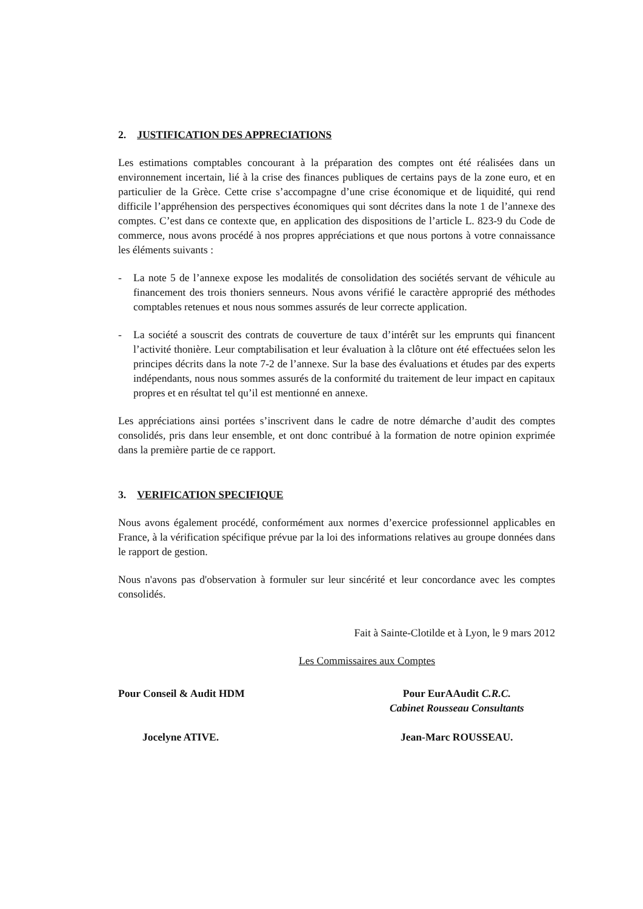2. JUSTIFICATION DES APPRECIATIONS
Les estimations comptables concourant à la préparation des comptes ont été réalisées dans un environnement incertain, lié à la crise des finances publiques de certains pays de la zone euro, et en particulier de la Grèce. Cette crise s’accompagne d’une crise économique et de liquidité, qui rend difficile l’appréhension des perspectives économiques qui sont décrites dans la note 1 de l’annexe des comptes. C’est dans ce contexte que, en application des dispositions de l’article L. 823-9 du Code de commerce, nous avons procédé à nos propres appréciations et que nous portons à votre connaissance les éléments suivants :
- La note 5 de l’annexe expose les modalités de consolidation des sociétés servant de véhicule au financement des trois thoniers senneurs. Nous avons vérifié le caractère approprié des méthodes comptables retenues et nous nous sommes assurés de leur correcte application.
- La société a souscrit des contrats de couverture de taux d’intérêt sur les emprunts qui financent l’activité thonière. Leur comptabilisation et leur évaluation à la clôture ont été effectuées selon les principes décrits dans la note 7-2 de l’annexe. Sur la base des évaluations et études par des experts indépendants, nous nous sommes assurés de la conformité du traitement de leur impact en capitaux propres et en résultat tel qu’il est mentionné en annexe.
Les appréciations ainsi portées s’inscrivent dans le cadre de notre démarche d’audit des comptes consolidés, pris dans leur ensemble, et ont donc contribué à la formation de notre opinion exprimée dans la première partie de ce rapport.
3. VERIFICATION SPECIFIQUE
Nous avons également procédé, conformément aux normes d’exercice professionnel applicables en France, à la vérification spécifique prévue par la loi des informations relatives au groupe données dans le rapport de gestion.
Nous n'avons pas d'observation à formuler sur leur sincérité et leur concordance avec les comptes consolidés.
Fait à Sainte-Clotilde et à Lyon, le 9 mars 2012
Les Commissaires aux Comptes
Pour Conseil & Audit HDM
Jocelyne ATIVE.
Pour EurAAudit C.R.C.
Cabinet Rousseau Consultants
Jean-Marc ROUSSEAU.